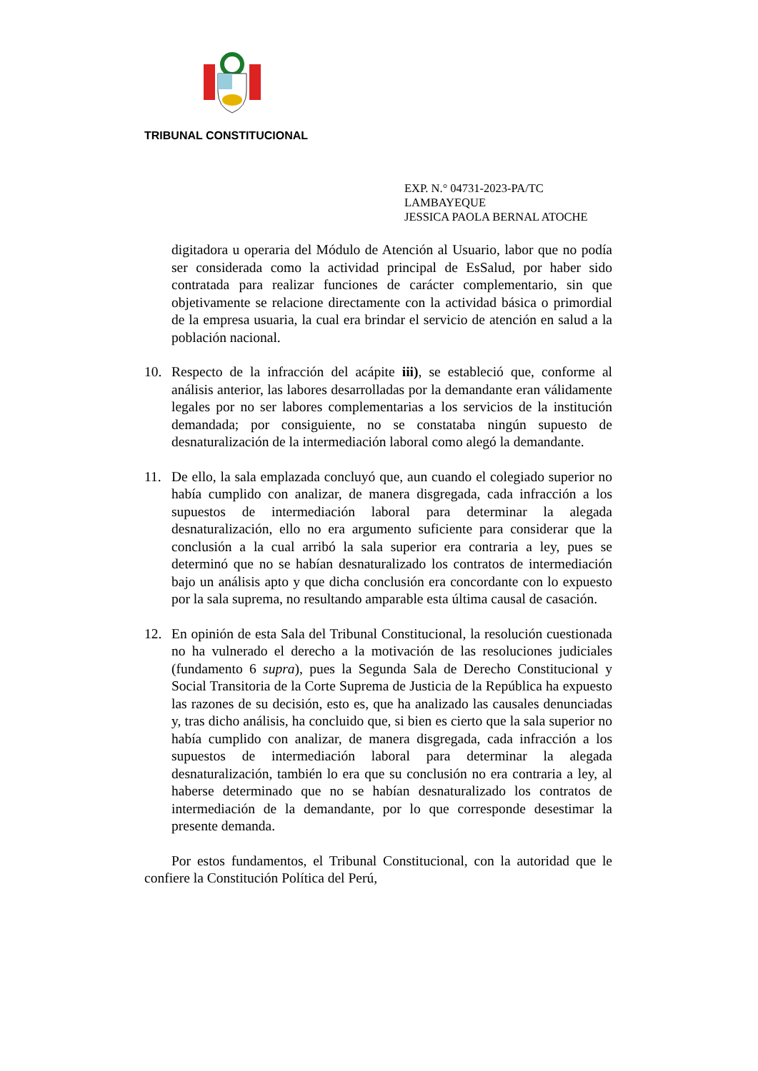TRIBUNAL CONSTITUCIONAL
EXP. N.° 04731-2023-PA/TC
LAMBAYEQUE
JESSICA PAOLA BERNAL ATOCHE
digitadora u operaria del Módulo de Atención al Usuario, labor que no podía ser considerada como la actividad principal de EsSalud, por haber sido contratada para realizar funciones de carácter complementario, sin que objetivamente se relacione directamente con la actividad básica o primordial de la empresa usuaria, la cual era brindar el servicio de atención en salud a la población nacional.
10. Respecto de la infracción del acápite iii), se estableció que, conforme al análisis anterior, las labores desarrolladas por la demandante eran válidamente legales por no ser labores complementarias a los servicios de la institución demandada; por consiguiente, no se constataba ningún supuesto de desnaturalización de la intermediación laboral como alegó la demandante.
11. De ello, la sala emplazada concluyó que, aun cuando el colegiado superior no había cumplido con analizar, de manera disgregada, cada infracción a los supuestos de intermediación laboral para determinar la alegada desnaturalización, ello no era argumento suficiente para considerar que la conclusión a la cual arribó la sala superior era contraria a ley, pues se determinó que no se habían desnaturalizado los contratos de intermediación bajo un análisis apto y que dicha conclusión era concordante con lo expuesto por la sala suprema, no resultando amparable esta última causal de casación.
12. En opinión de esta Sala del Tribunal Constitucional, la resolución cuestionada no ha vulnerado el derecho a la motivación de las resoluciones judiciales (fundamento 6 supra), pues la Segunda Sala de Derecho Constitucional y Social Transitoria de la Corte Suprema de Justicia de la República ha expuesto las razones de su decisión, esto es, que ha analizado las causales denunciadas y, tras dicho análisis, ha concluido que, si bien es cierto que la sala superior no había cumplido con analizar, de manera disgregada, cada infracción a los supuestos de intermediación laboral para determinar la alegada desnaturalización, también lo era que su conclusión no era contraria a ley, al haberse determinado que no se habían desnaturalizado los contratos de intermediación de la demandante, por lo que corresponde desestimar la presente demanda.
Por estos fundamentos, el Tribunal Constitucional, con la autoridad que le confiere la Constitución Política del Perú,